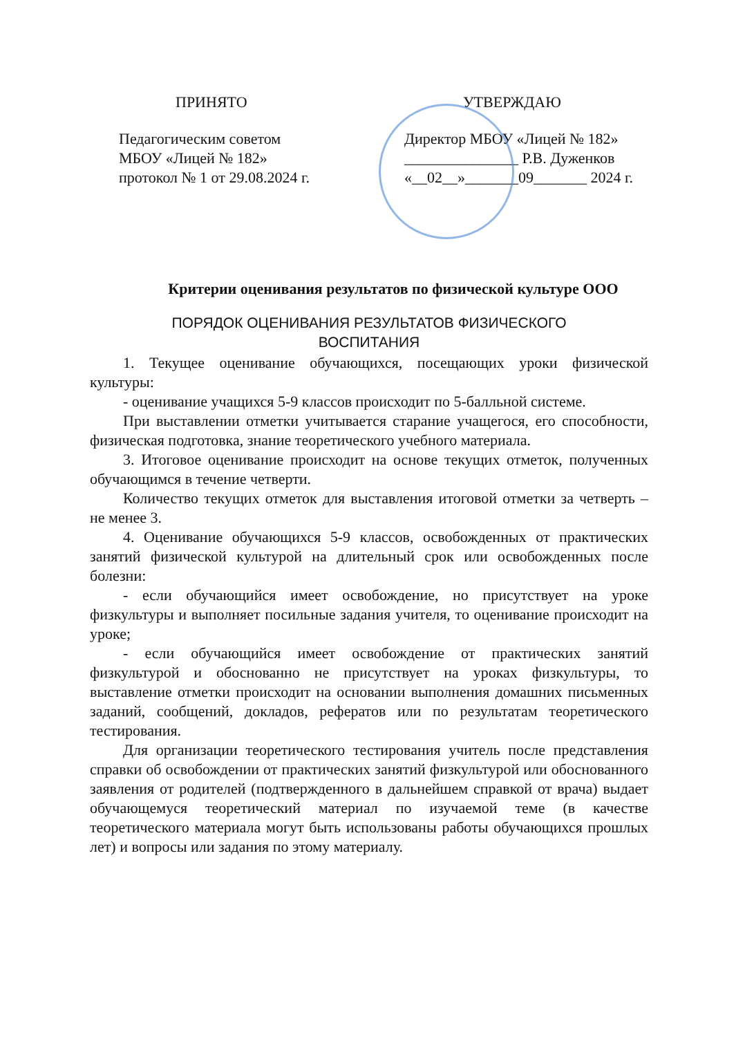ПРИНЯТО
Педагогическим советом
МБОУ «Лицей № 182»
протокол № 1 от 29.08.2024 г.
УТВЕРЖДАЮ
Директор МБОУ «Лицей № 182»
_______________ Р.В. Дуженков
«__02__»_______09_______ 2024 г.
Критерии оценивания результатов по физической культуре ООО
ПОРЯДОК ОЦЕНИВАНИЯ РЕЗУЛЬТАТОВ ФИЗИЧЕСКОГО
ВОСПИТАНИЯ
1. Текущее оценивание обучающихся, посещающих уроки физической культуры:
- оценивание учащихся 5-9 классов происходит по 5-балльной системе.
При выставлении отметки учитывается старание учащегося, его способности, физическая подготовка, знание теоретического учебного материала.
3. Итоговое оценивание происходит на основе текущих отметок, полученных обучающимся в течение четверти.
Количество текущих отметок для выставления итоговой отметки за четверть – не менее 3.
4. Оценивание обучающихся 5-9 классов, освобожденных от практических занятий физической культурой на длительный срок или освобожденных после болезни:
- если обучающийся имеет освобождение, но присутствует на уроке физкультуры и выполняет посильные задания учителя, то оценивание происходит на уроке;
- если обучающийся имеет освобождение от практических занятий физкультурой и обоснованно не присутствует на уроках физкультуры, то выставление отметки происходит на основании выполнения домашних письменных заданий, сообщений, докладов, рефератов или по результатам теоретического тестирования.
Для организации теоретического тестирования учитель после представления справки об освобождении от практических занятий физкультурой или обоснованного заявления от родителей (подтвержденного в дальнейшем справкой от врача) выдает обучающемуся теоретический материал по изучаемой теме (в качестве теоретического материала могут быть использованы работы обучающихся прошлых лет) и вопросы или задания по этому материалу.